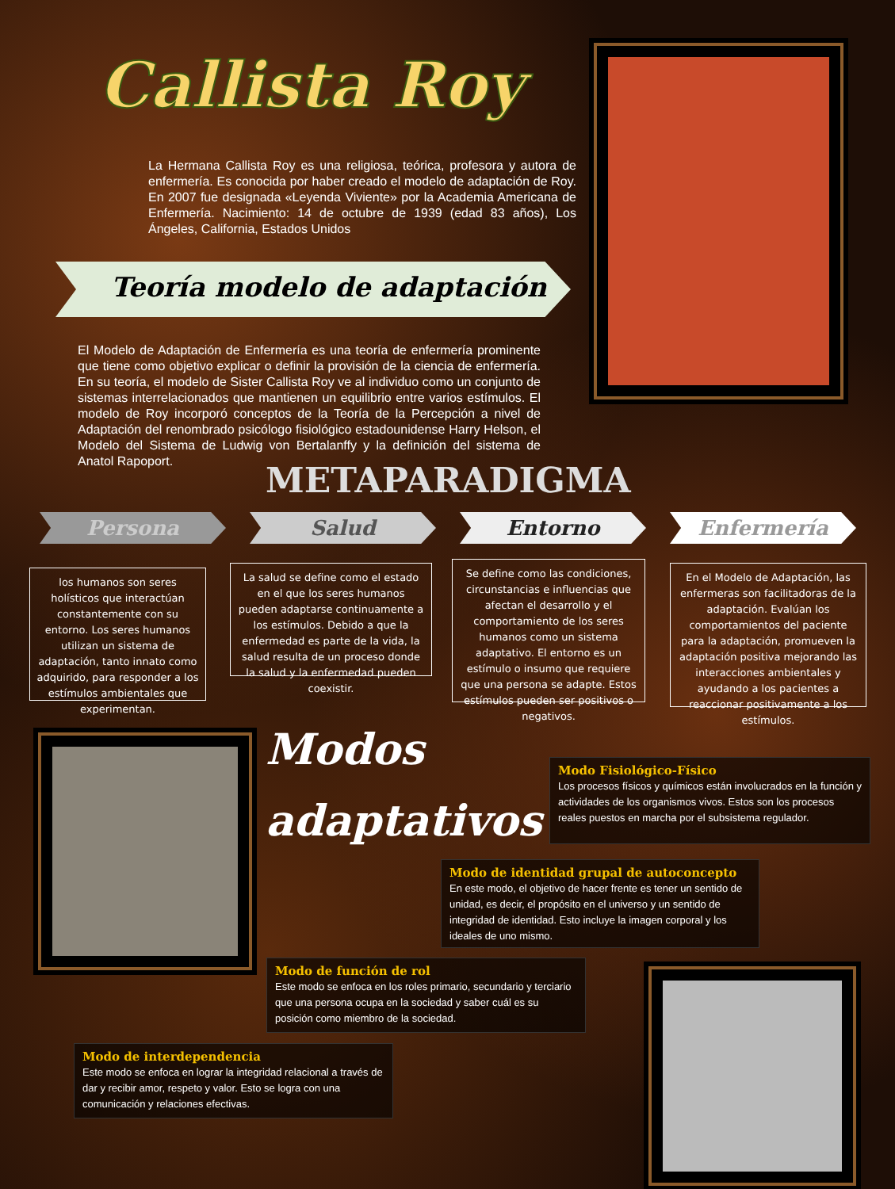Callista Roy
La Hermana Callista Roy es una religiosa, teórica, profesora y autora de enfermería. Es conocida por haber creado el modelo de adaptación de Roy. En 2007 fue designada «Leyenda Viviente» por la Academia Americana de Enfermería. Nacimiento: 14 de octubre de 1939 (edad 83 años), Los Ángeles, California, Estados Unidos
Teoría modelo de adaptación
El Modelo de Adaptación de Enfermería es una teoría de enfermería prominente que tiene como objetivo explicar o definir la provisión de la ciencia de enfermería. En su teoría, el modelo de Sister Callista Roy ve al individuo como un conjunto de sistemas interrelacionados que mantienen un equilibrio entre varios estímulos. El modelo de Roy incorporó conceptos de la Teoría de la Percepción a nivel de Adaptación del renombrado psicólogo fisiológico estadounidense Harry Helson, el Modelo del Sistema de Ludwig von Bertalanffy y la definición del sistema de Anatol Rapoport.
METAPARADIGMA
Persona Salud Entorno Enfermería
los humanos son seres holísticos que interactúan constantemente con su entorno. Los seres humanos utilizan un sistema de adaptación, tanto innato como adquirido, para responder a los estímulos ambientales que experimentan.
La salud se define como el estado en el que los seres humanos pueden adaptarse continuamente a los estímulos. Debido a que la enfermedad es parte de la vida, la salud resulta de un proceso donde la salud y la enfermedad pueden coexistir.
Se define como las condiciones, circunstancias e influencias que afectan el desarrollo y el comportamiento de los seres humanos como un sistema adaptativo. El entorno es un estímulo o insumo que requiere que una persona se adapte. Estos estímulos pueden ser positivos o negativos.
En el Modelo de Adaptación, las enfermeras son facilitadoras de la adaptación. Evalúan los comportamientos del paciente para la adaptación, promueven la adaptación positiva mejorando las interacciones ambientales y ayudando a los pacientes a reaccionar positivamente a los estímulos.
Modos
adaptativos
Modo Fisiológico-Físico
Los procesos físicos y químicos están involucrados en la función y actividades de los organismos vivos. Estos son los procesos reales puestos en marcha por el subsistema regulador.
Modo de identidad grupal de autoconcepto
En este modo, el objetivo de hacer frente es tener un sentido de unidad, es decir, el propósito en el universo y un sentido de integridad de identidad. Esto incluye la imagen corporal y los ideales de uno mismo.
Modo de función de rol
Este modo se enfoca en los roles primario, secundario y terciario que una persona ocupa en la sociedad y saber cuál es su posición como miembro de la sociedad.
Modo de interdependencia
Este modo se enfoca en lograr la integridad relacional a través de dar y recibir amor, respeto y valor. Esto se logra con una comunicación y relaciones efectivas.